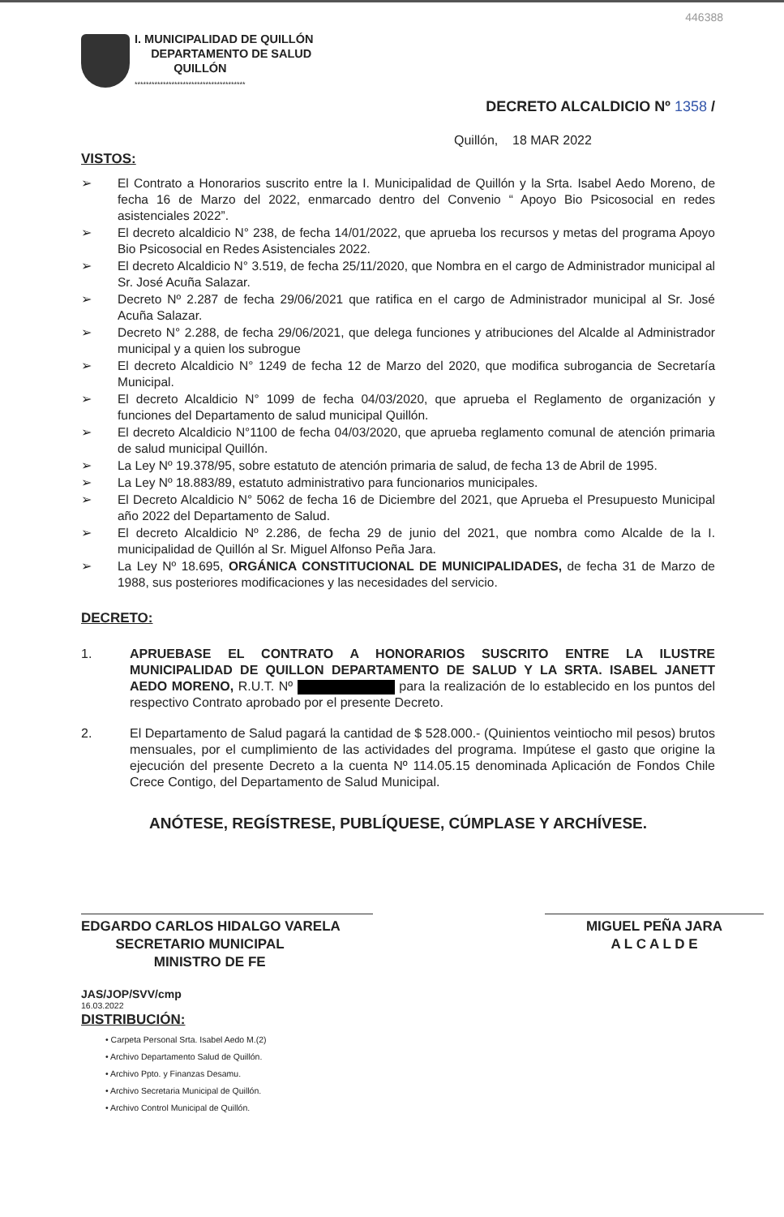446388
I. MUNICIPALIDAD DE QUILLÓN
DEPARTAMENTO DE SALUD
QUILLÓN
***************************************
DECRETO ALCALDICIO Nº 1358 /
Quillón, 18 MAR 2022
VISTOS:
➢ El Contrato a Honorarios suscrito entre la I. Municipalidad de Quillón y la Srta. Isabel Aedo Moreno, de fecha 16 de Marzo del 2022, enmarcado dentro del Convenio “ Apoyo Bio Psicosocial en redes asistenciales 2022”.
➢ El decreto alcaldicio N° 238, de fecha 14/01/2022, que aprueba los recursos y metas del programa Apoyo Bio Psicosocial en Redes Asistenciales 2022.
➢ El decreto Alcaldicio N° 3.519, de fecha 25/11/2020, que Nombra en el cargo de Administrador municipal al Sr. José Acuña Salazar.
➢ Decreto Nº 2.287 de fecha 29/06/2021 que ratifica en el cargo de Administrador municipal al Sr. José Acuña Salazar.
➢ Decreto N° 2.288, de fecha 29/06/2021, que delega funciones y atribuciones del Alcalde al Administrador municipal y a quien los subrogue
➢ El decreto Alcaldicio N° 1249 de fecha 12 de Marzo del 2020, que modifica subrogancia de Secretaría Municipal.
➢ El decreto Alcaldicio N° 1099 de fecha 04/03/2020, que aprueba el Reglamento de organización y funciones del Departamento de salud municipal Quillón.
➢ El decreto Alcaldicio N°1100 de fecha 04/03/2020, que aprueba reglamento comunal de atención primaria de salud municipal Quillón.
➢ La Ley Nº 19.378/95, sobre estatuto de atención primaria de salud, de fecha 13 de Abril de 1995.
➢ La Ley Nº 18.883/89, estatuto administrativo para funcionarios municipales.
➢ El Decreto Alcaldicio N° 5062 de fecha 16 de Diciembre del 2021, que Aprueba el Presupuesto Municipal año 2022 del Departamento de Salud.
➢ El decreto Alcaldicio Nº 2.286, de fecha 29 de junio del 2021, que nombra como Alcalde de la I. municipalidad de Quillón al Sr. Miguel Alfonso Peña Jara.
➢ La Ley Nº 18.695, ORGÁNICA CONSTITUCIONAL DE MUNICIPALIDADES, de fecha 31 de Marzo de 1988, sus posteriores modificaciones y las necesidades del servicio.
DECRETO:
1. APRUEBASE EL CONTRATO A HONORARIOS SUSCRITO ENTRE LA ILUSTRE MUNICIPALIDAD DE QUILLON DEPARTAMENTO DE SALUD Y LA SRTA. ISABEL JANETT AEDO MORENO, R.U.T. Nº para la realización de lo establecido en los puntos del respectivo Contrato aprobado por el presente Decreto.
2. El Departamento de Salud pagará la cantidad de $ 528.000.- (Quinientos veintiocho mil pesos) brutos mensuales, por el cumplimiento de las actividades del programa. Impútese el gasto que origine la ejecución del presente Decreto a la cuenta Nº 114.05.15 denominada Aplicación de Fondos Chile Crece Contigo, del Departamento de Salud Municipal.
ANÓTESE, REGÍSTRESE, PUBLÍQUESE, CÚMPLASE Y ARCHÍVESE.
EDGARDO CARLOS HIDALGO VARELA
SECRETARIO MUNICIPAL
MINISTRO DE FE
MIGUEL PEÑA JARA
A L C A L D E
JAS/JOP/SVV/cmp
16.03.2022
DISTRIBUCIÓN:
• Carpeta Personal Srta. Isabel Aedo M.(2)
• Archivo Departamento Salud de Quillón.
• Archivo Ppto. y Finanzas Desamu.
• Archivo Secretaria Municipal de Quillón.
• Archivo Control Municipal de Quillón.